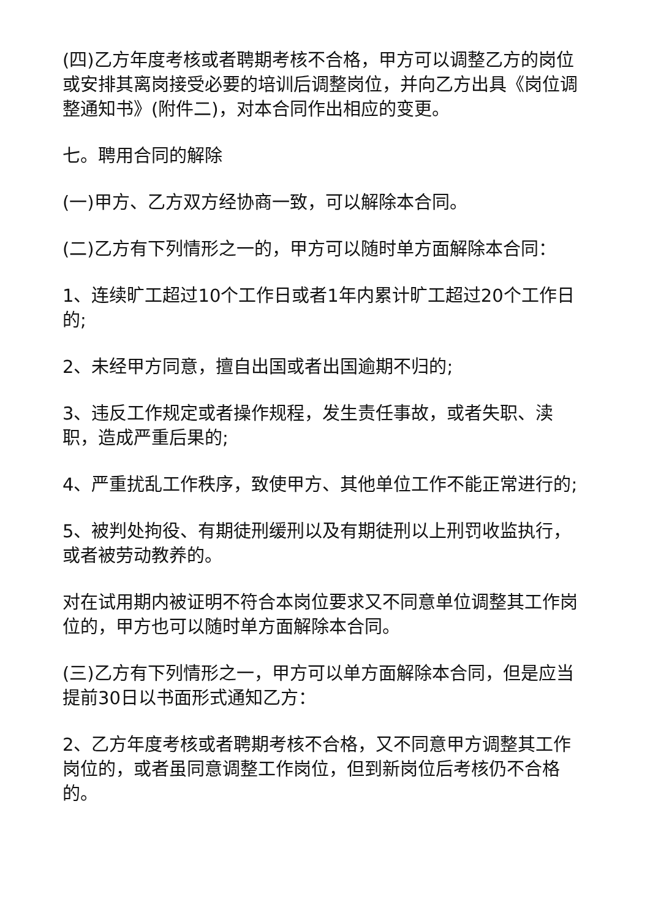(四)乙方年度考核或者聘期考核不合格，甲方可以调整乙方的岗位或安排其离岗接受必要的培训后调整岗位，并向乙方出具《岗位调整通知书》(附件二)，对本合同作出相应的变更。
七。聘用合同的解除
(一)甲方、乙方双方经协商一致，可以解除本合同。
(二)乙方有下列情形之一的，甲方可以随时单方面解除本合同：
1、连续旷工超过10个工作日或者1年内累计旷工超过20个工作日的;
2、未经甲方同意，擅自出国或者出国逾期不归的;
3、违反工作规定或者操作规程，发生责任事故，或者失职、渎职，造成严重后果的;
4、严重扰乱工作秩序，致使甲方、其他单位工作不能正常进行的;
5、被判处拘役、有期徒刑缓刑以及有期徒刑以上刑罚收监执行，或者被劳动教养的。
对在试用期内被证明不符合本岗位要求又不同意单位调整其工作岗位的，甲方也可以随时单方面解除本合同。
(三)乙方有下列情形之一，甲方可以单方面解除本合同，但是应当提前30日以书面形式通知乙方：
2、乙方年度考核或者聘期考核不合格，又不同意甲方调整其工作岗位的，或者虽同意调整工作岗位，但到新岗位后考核仍不合格的。